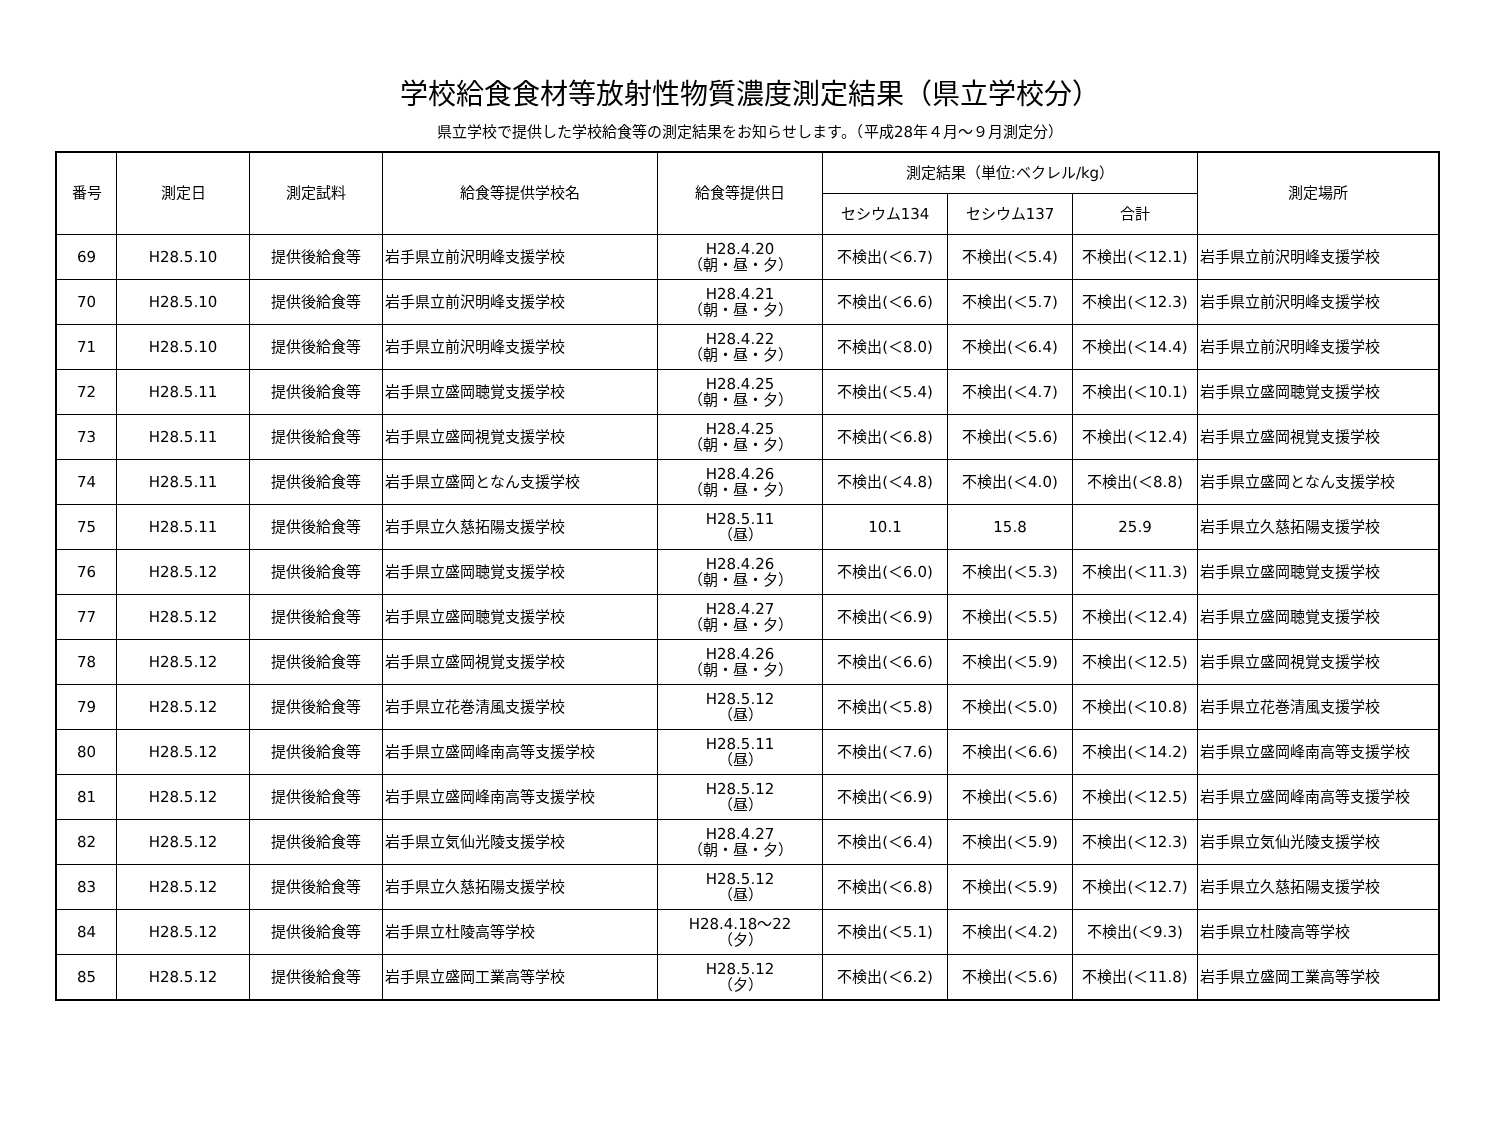学校給食食材等放射性物質濃度測定結果（県立学校分）
県立学校で提供した学校給食等の測定結果をお知らせします。（平成28年４月～９月測定分）
| 番号 | 測定日 | 測定試料 | 給食等提供学校名 | 給食等提供日 | 測定結果（単位:ベクレル/kg） | | | 測定場所 |
| --- | --- | --- | --- | --- | --- | --- | --- | --- |
| | | | | | セシウム134 | セシウム137 | 合計 | |
| 69 | H28.5.10 | 提供後給食等 | 岩手県立前沢明峰支援学校 | H28.4.20 （朝・昼・夕） | 不検出(＜6.7) | 不検出(＜5.4) | 不検出(＜12.1) | 岩手県立前沢明峰支援学校 |
| 70 | H28.5.10 | 提供後給食等 | 岩手県立前沢明峰支援学校 | H28.4.21 （朝・昼・夕） | 不検出(＜6.6) | 不検出(＜5.7) | 不検出(＜12.3) | 岩手県立前沢明峰支援学校 |
| 71 | H28.5.10 | 提供後給食等 | 岩手県立前沢明峰支援学校 | H28.4.22 （朝・昼・夕） | 不検出(＜8.0) | 不検出(＜6.4) | 不検出(＜14.4) | 岩手県立前沢明峰支援学校 |
| 72 | H28.5.11 | 提供後給食等 | 岩手県立盛岡聴覚支援学校 | H28.4.25 （朝・昼・夕） | 不検出(＜5.4) | 不検出(＜4.7) | 不検出(＜10.1) | 岩手県立盛岡聴覚支援学校 |
| 73 | H28.5.11 | 提供後給食等 | 岩手県立盛岡視覚支援学校 | H28.4.25 （朝・昼・夕） | 不検出(＜6.8) | 不検出(＜5.6) | 不検出(＜12.4) | 岩手県立盛岡視覚支援学校 |
| 74 | H28.5.11 | 提供後給食等 | 岩手県立盛岡となん支援学校 | H28.4.26 （朝・昼・夕） | 不検出(＜4.8) | 不検出(＜4.0) | 不検出(＜8.8) | 岩手県立盛岡となん支援学校 |
| 75 | H28.5.11 | 提供後給食等 | 岩手県立久慈拓陽支援学校 | H28.5.11 （昼） | 10.1 | 15.8 | 25.9 | 岩手県立久慈拓陽支援学校 |
| 76 | H28.5.12 | 提供後給食等 | 岩手県立盛岡聴覚支援学校 | H28.4.26 （朝・昼・夕） | 不検出(＜6.0) | 不検出(＜5.3) | 不検出(＜11.3) | 岩手県立盛岡聴覚支援学校 |
| 77 | H28.5.12 | 提供後給食等 | 岩手県立盛岡聴覚支援学校 | H28.4.27 （朝・昼・夕） | 不検出(＜6.9) | 不検出(＜5.5) | 不検出(＜12.4) | 岩手県立盛岡聴覚支援学校 |
| 78 | H28.5.12 | 提供後給食等 | 岩手県立盛岡視覚支援学校 | H28.4.26 （朝・昼・夕） | 不検出(＜6.6) | 不検出(＜5.9) | 不検出(＜12.5) | 岩手県立盛岡視覚支援学校 |
| 79 | H28.5.12 | 提供後給食等 | 岩手県立花巻清風支援学校 | H28.5.12 （昼） | 不検出(＜5.8) | 不検出(＜5.0) | 不検出(＜10.8) | 岩手県立花巻清風支援学校 |
| 80 | H28.5.12 | 提供後給食等 | 岩手県立盛岡峰南高等支援学校 | H28.5.11 （昼） | 不検出(＜7.6) | 不検出(＜6.6) | 不検出(＜14.2) | 岩手県立盛岡峰南高等支援学校 |
| 81 | H28.5.12 | 提供後給食等 | 岩手県立盛岡峰南高等支援学校 | H28.5.12 （昼） | 不検出(＜6.9) | 不検出(＜5.6) | 不検出(＜12.5) | 岩手県立盛岡峰南高等支援学校 |
| 82 | H28.5.12 | 提供後給食等 | 岩手県立気仙光陵支援学校 | H28.4.27 （朝・昼・夕） | 不検出(＜6.4) | 不検出(＜5.9) | 不検出(＜12.3) | 岩手県立気仙光陵支援学校 |
| 83 | H28.5.12 | 提供後給食等 | 岩手県立久慈拓陽支援学校 | H28.5.12 （昼） | 不検出(＜6.8) | 不検出(＜5.9) | 不検出(＜12.7) | 岩手県立久慈拓陽支援学校 |
| 84 | H28.5.12 | 提供後給食等 | 岩手県立杜陵高等学校 | H28.4.18～22 （夕） | 不検出(＜5.1) | 不検出(＜4.2) | 不検出(＜9.3) | 岩手県立杜陵高等学校 |
| 85 | H28.5.12 | 提供後給食等 | 岩手県立盛岡工業高等学校 | H28.5.12 （夕） | 不検出(＜6.2) | 不検出(＜5.6) | 不検出(＜11.8) | 岩手県立盛岡工業高等学校 |